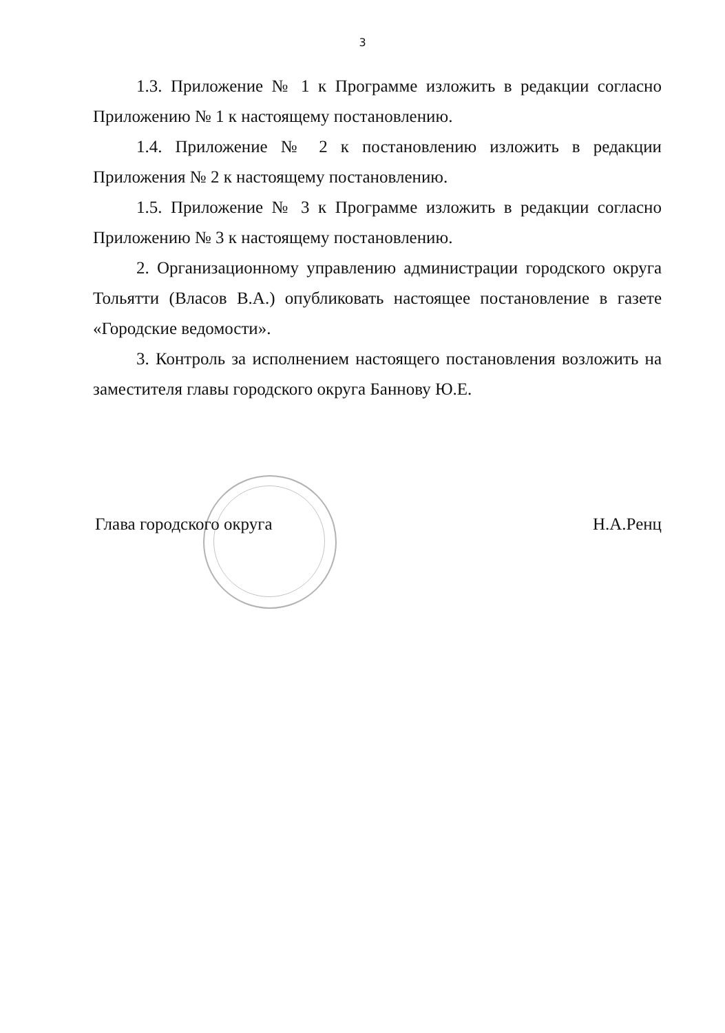3
1.3. Приложение № 1 к Программе изложить в редакции согласно Приложению № 1 к настоящему постановлению.
1.4. Приложение № 2 к постановлению изложить в редакции Приложения № 2 к настоящему постановлению.
1.5. Приложение № 3 к Программе изложить в редакции согласно Приложению № 3 к настоящему постановлению.
2. Организационному управлению администрации городского округа Тольятти (Власов В.А.) опубликовать настоящее постановление в газете «Городские ведомости».
3. Контроль за исполнением настоящего постановления возложить на заместителя главы городского округа Баннову Ю.Е.
Глава городского округа Н.А.Ренц